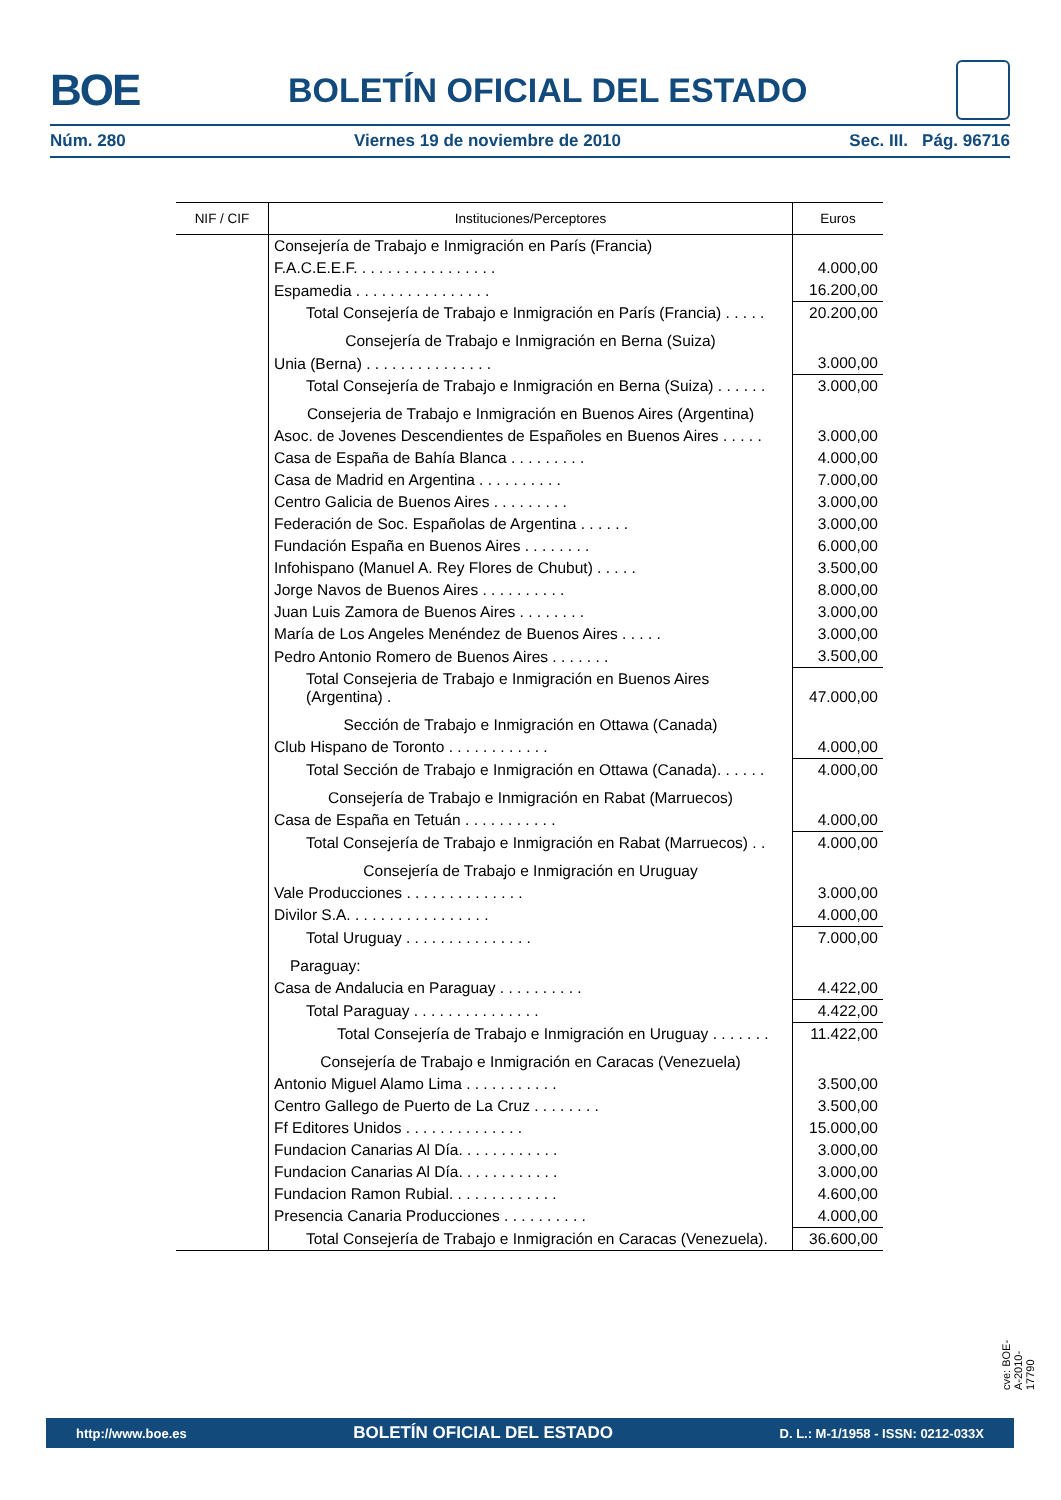BOE BOLETÍN OFICIAL DEL ESTADO
Núm. 280 Viernes 19 de noviembre de 2010 Sec. III. Pág. 96716
| NIF / CIF | Instituciones/Perceptores | Euros |
| --- | --- | --- |
| | Consejería de Trabajo e Inmigración en París (Francia) | |
| | F.A.C.E.E.F. . . . . . . . . . . . . . . . . | 4.000,00 |
| | Espamedia . . . . . . . . . . . . . . . . | 16.200,00 |
| | Total Consejería de Trabajo e Inmigración en París (Francia) . . . . . | 20.200,00 |
| | Consejería de Trabajo e Inmigración en Berna (Suiza) | |
| | Unia (Berna) . . . . . . . . . . . . . . . | 3.000,00 |
| | Total Consejería de Trabajo e Inmigración en Berna (Suiza) . . . . . . | 3.000,00 |
| | Consejeria de Trabajo e Inmigración en Buenos Aires (Argentina) | |
| | Asoc. de Jovenes Descendientes de Españoles en Buenos Aires . . . . . | 3.000,00 |
| | Casa de España de Bahía Blanca . . . . . . . . . | 4.000,00 |
| | Casa de Madrid en Argentina . . . . . . . . . . | 7.000,00 |
| | Centro Galicia de Buenos Aires . . . . . . . . . | 3.000,00 |
| | Federación de Soc. Españolas de Argentina . . . . . . | 3.000,00 |
| | Fundación España en Buenos Aires . . . . . . . . | 6.000,00 |
| | Infohispano (Manuel A. Rey Flores de Chubut) . . . . . | 3.500,00 |
| | Jorge Navos de Buenos Aires . . . . . . . . . . | 8.000,00 |
| | Juan Luis Zamora de Buenos Aires . . . . . . . . | 3.000,00 |
| | María de Los Angeles Menéndez de Buenos Aires . . . . . | 3.000,00 |
| | Pedro Antonio Romero de Buenos Aires . . . . . . . | 3.500,00 |
| | Total Consejeria de Trabajo e Inmigración en Buenos Aires (Argentina) . | 47.000,00 |
| | Sección de Trabajo e Inmigración en Ottawa (Canada) | |
| | Club Hispano de Toronto . . . . . . . . . . . . | 4.000,00 |
| | Total Sección de Trabajo e Inmigración en Ottawa (Canada). . . . . . | 4.000,00 |
| | Consejería de Trabajo e Inmigración en Rabat (Marruecos) | |
| | Casa de España en Tetuán . . . . . . . . . . . | 4.000,00 |
| | Total Consejería de Trabajo e Inmigración en Rabat (Marruecos) . . | 4.000,00 |
| | Consejería de Trabajo e Inmigración en Uruguay | |
| | Vale Producciones . . . . . . . . . . . . . . | 3.000,00 |
| | Divilor S.A. . . . . . . . . . . . . . . . . | 4.000,00 |
| | Total Uruguay . . . . . . . . . . . . . . . | 7.000,00 |
| | Paraguay: | |
| | Casa de Andalucia en Paraguay . . . . . . . . . . | 4.422,00 |
| | Total Paraguay . . . . . . . . . . . . . . . | 4.422,00 |
| | Total Consejería de Trabajo e Inmigración en Uruguay . . . . . . . | 11.422,00 |
| | Consejería de Trabajo e Inmigración en Caracas (Venezuela) | |
| | Antonio Miguel Alamo Lima . . . . . . . . . . . | 3.500,00 |
| | Centro Gallego de Puerto de La Cruz . . . . . . . . | 3.500,00 |
| | Ff Editores Unidos . . . . . . . . . . . . . . | 15.000,00 |
| | Fundacion Canarias Al Día. . . . . . . . . . . . | 3.000,00 |
| | Fundacion Canarias Al Día. . . . . . . . . . . . | 3.000,00 |
| | Fundacion Ramon Rubial. . . . . . . . . . . . . | 4.600,00 |
| | Presencia Canaria Producciones . . . . . . . . . . | 4.000,00 |
| | Total Consejería de Trabajo e Inmigración en Caracas (Venezuela). | 36.600,00 |
cve: BOE-A-2010-17790
http://www.boe.es BOLETÍN OFICIAL DEL ESTADO D. L.: M-1/1958 - ISSN: 0212-033X